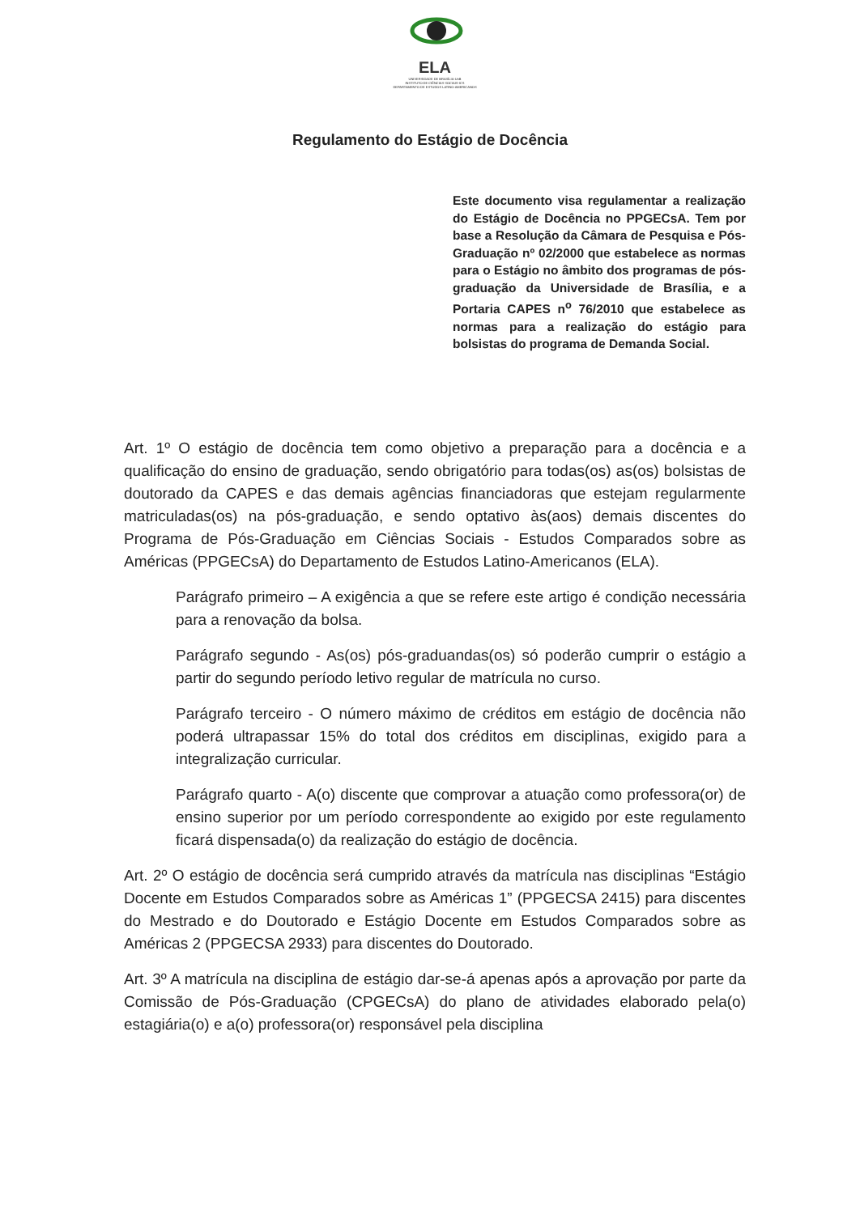ELA
UNIVERSIDADE DE BRASÍLIA-UnB
INSTITUTO DE CIÊNCIAS SOCIAIS-ICS
DEPARTAMENTO DE ESTUDOS LATINO-AMERICANOS
Regulamento do Estágio de Docência
Este documento visa regulamentar a realização do Estágio de Docência no PPGECsA. Tem por base a Resolução da Câmara de Pesquisa e Pós-Graduação nº 02/2000 que estabelece as normas para o Estágio no âmbito dos programas de pós-graduação da Universidade de Brasília, e a Portaria CAPES n<sup>o</sup> 76/2010 que estabelece as normas para a realização do estágio para bolsistas do programa de Demanda Social.
Art. 1º O estágio de docência tem como objetivo a preparação para a docência e a qualificação do ensino de graduação, sendo obrigatório para todas(os) as(os) bolsistas de doutorado da CAPES e das demais agências financiadoras que estejam regularmente matriculadas(os) na pós-graduação, e sendo optativo às(aos) demais discentes do Programa de Pós-Graduação em Ciências Sociais - Estudos Comparados sobre as Américas (PPGECsA) do Departamento de Estudos Latino-Americanos (ELA).
Parágrafo primeiro – A exigência a que se refere este artigo é condição necessária para a renovação da bolsa.
Parágrafo segundo - As(os) pós-graduandas(os) só poderão cumprir o estágio a partir do segundo período letivo regular de matrícula no curso.
Parágrafo terceiro - O número máximo de créditos em estágio de docência não poderá ultrapassar 15% do total dos créditos em disciplinas, exigido para a integralização curricular.
Parágrafo quarto - A(o) discente que comprovar a atuação como professora(or) de ensino superior por um período correspondente ao exigido por este regulamento ficará dispensada(o) da realização do estágio de docência.
Art. 2º O estágio de docência será cumprido através da matrícula nas disciplinas “Estágio Docente em Estudos Comparados sobre as Américas 1” (PPGECSA 2415) para discentes do Mestrado e do Doutorado e Estágio Docente em Estudos Comparados sobre as Américas 2 (PPGECSA 2933) para discentes do Doutorado.
Art. 3º A matrícula na disciplina de estágio dar-se-á apenas após a aprovação por parte da Comissão de Pós-Graduação (CPGECsA) do plano de atividades elaborado pela(o) estagiária(o) e a(o) professora(or) responsável pela disciplina